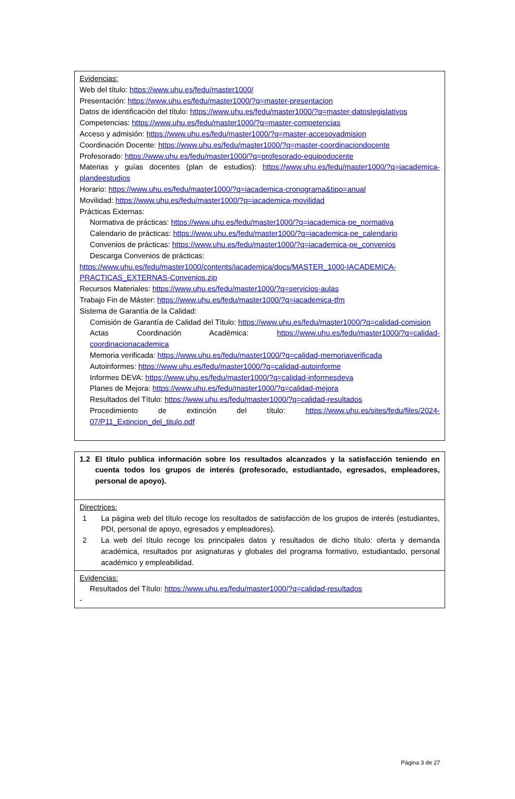| Evidencias: Web del título: https://www.uhu.es/fedu/master1000/ Presentación: https://www.uhu.es/fedu/master1000/?q=master-presentacion Datos de identificación del título: https://www.uhu.es/fedu/master1000/?q=master-datoslegislativos Competencias: https://www.uhu.es/fedu/master1000/?q=master-competencias Acceso y admisión: https://www.uhu.es/fedu/master1000/?q=master-accesoyadmision Coordinación Docente: https://www.uhu.es/fedu/master1000/?q=master-coordinaciondocente Profesorado: https://www.uhu.es/fedu/master1000/?q=profesorado-equipodocente Materias y guías docentes (plan de estudios): https://www.uhu.es/fedu/master1000/?q=iacademica-plandeestudios Horario: https://www.uhu.es/fedu/master1000/?q=iacademica-cronograma&tipo=anual Movilidad: https://www.uhu.es/fedu/master1000/?q=iacademica-movilidad Prácticas Externas: Normativa de prácticas: https://www.uhu.es/fedu/master1000/?q=iacademica-pe_normativa Calendario de prácticas: https://www.uhu.es/fedu/master1000/?q=iacademica-pe_calendario Convenios de prácticas: https://www.uhu.es/fedu/master1000/?q=iacademica-pe_convenios Descarga Convenios de prácticas: https://www.uhu.es/fedu/master1000/contents/iacademica/docs/MASTER_1000-IACADEMICA-PRACTICAS_EXTERNAS-Convenios.zip Recursos Materiales: https://www.uhu.es/fedu/master1000/?q=servicios-aulas Trabajo Fin de Máster: https://www.uhu.es/fedu/master1000/?q=iacademica-tfm Sistema de Garantía de la Calidad: Comisión de Garantía de Calidad del Título: https://www.uhu.es/fedu/master1000/?q=calidad-comision Actas Coordinación Académica: https://www.uhu.es/fedu/master1000/?q=calidad-coordinacionacademica Memoria verificada: https://www.uhu.es/fedu/master1000/?q=calidad-memoriaverificada Autoinformes: https://www.uhu.es/fedu/master1000/?q=calidad-autoinforme Informes DEVA: https://www.uhu.es/fedu/master1000/?q=calidad-informesdeva Planes de Mejora: https://www.uhu.es/fedu/master1000/?q=calidad-mejora Resultados del Título: https://www.uhu.es/fedu/master1000/?q=calidad-resultados Procedimiento de extinción del título: https://www.uhu.es/sites/fedu/files/2024-07/P11_Extincion_del_titulo.pdf |
| 1.2 El título publica información sobre los resultados alcanzados y la satisfacción teniendo en cuenta todos los grupos de interés (profesorado, estudiantado, egresados, empleadores, personal de apoyo). |
| Directrices: 1 La página web del título recoge los resultados de satisfacción de los grupos de interés (estudiantes, PDI, personal de apoyo, egresados y empleadores). 2 La web del título recoge los principales datos y resultados de dicho título: oferta y demanda académica, resultados por asignaturas y globales del programa formativo, estudiantado, personal académico y empleabilidad. |
| Evidencias: Resultados del Título: https://www.uhu.es/fedu/master1000/?q=calidad-resultados - |
Página 3 de 27